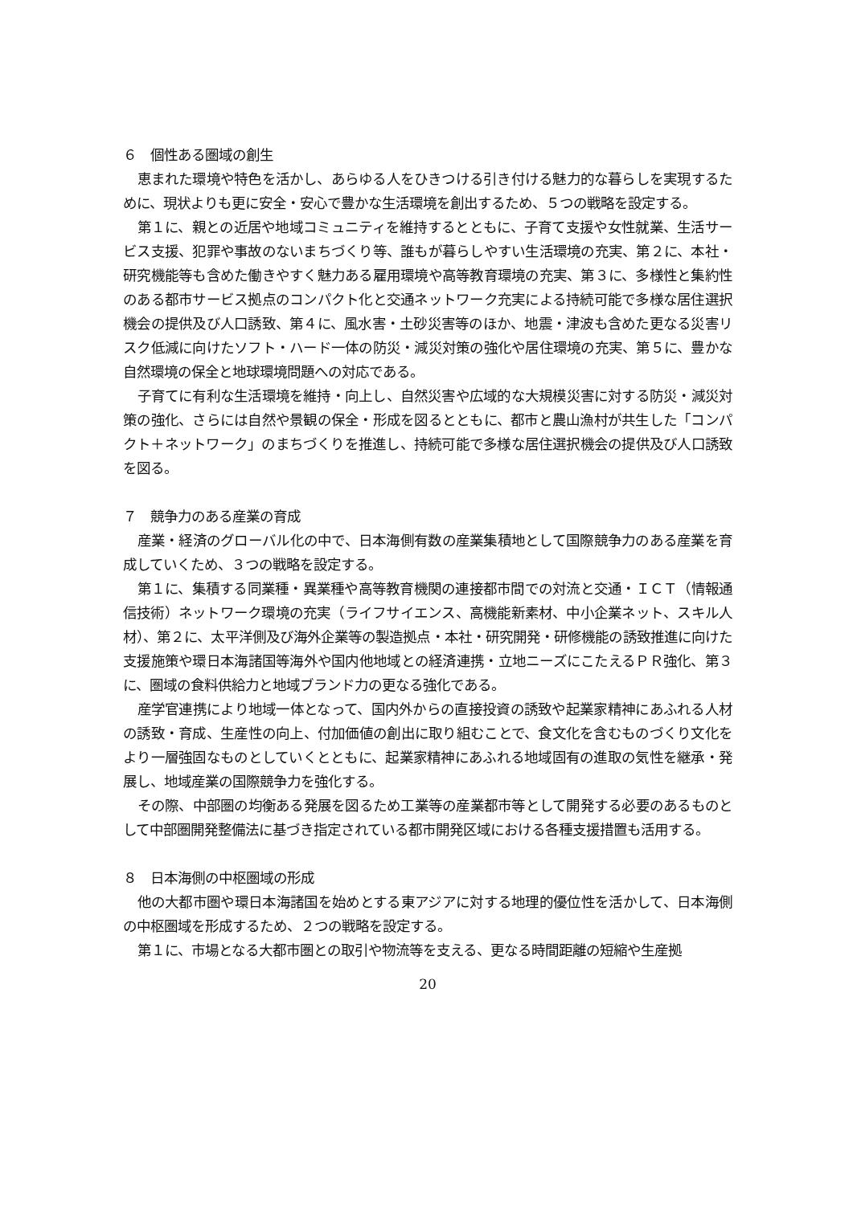６　個性ある圏域の創生
恵まれた環境や特色を活かし、あらゆる人をひきつける引き付ける魅力的な暮らしを実現するために、現状よりも更に安全・安心で豊かな生活環境を創出するため、５つの戦略を設定する。
第１に、親との近居や地域コミュニティを維持するとともに、子育て支援や女性就業、生活サービス支援、犯罪や事故のないまちづくり等、誰もが暮らしやすい生活環境の充実、第２に、本社・研究機能等も含めた働きやすく魅力ある雇用環境や高等教育環境の充実、第３に、多様性と集約性のある都市サービス拠点のコンパクト化と交通ネットワーク充実による持続可能で多様な居住選択機会の提供及び人口誘致、第４に、風水害・土砂災害等のほか、地震・津波も含めた更なる災害リスク低減に向けたソフト・ハード一体の防災・減災対策の強化や居住環境の充実、第５に、豊かな自然環境の保全と地球環境問題への対応である。
子育てに有利な生活環境を維持・向上し、自然災害や広域的な大規模災害に対する防災・減災対策の強化、さらには自然や景観の保全・形成を図るとともに、都市と農山漁村が共生した「コンパクト＋ネットワーク」のまちづくりを推進し、持続可能で多様な居住選択機会の提供及び人口誘致を図る。
７　競争力のある産業の育成
産業・経済のグローバル化の中で、日本海側有数の産業集積地として国際競争力のある産業を育成していくため、３つの戦略を設定する。
第１に、集積する同業種・異業種や高等教育機関の連接都市間での対流と交通・ＩＣＴ（情報通信技術）ネットワーク環境の充実（ライフサイエンス、高機能新素材、中小企業ネット、スキル人材）、第２に、太平洋側及び海外企業等の製造拠点・本社・研究開発・研修機能の誘致推進に向けた支援施策や環日本海諸国等海外や国内他地域との経済連携・立地ニーズにこたえるＰＲ強化、第３に、圏域の食料供給力と地域ブランド力の更なる強化である。
産学官連携により地域一体となって、国内外からの直接投資の誘致や起業家精神にあふれる人材の誘致・育成、生産性の向上、付加価値の創出に取り組むことで、食文化を含むものづくり文化をより一層強固なものとしていくとともに、起業家精神にあふれる地域固有の進取の気性を継承・発展し、地域産業の国際競争力を強化する。
その際、中部圏の均衡ある発展を図るため工業等の産業都市等として開発する必要のあるものとして中部圏開発整備法に基づき指定されている都市開発区域における各種支援措置も活用する。
８　日本海側の中枢圏域の形成
他の大都市圏や環日本海諸国を始めとする東アジアに対する地理的優位性を活かして、日本海側の中枢圏域を形成するため、２つの戦略を設定する。
第１に、市場となる大都市圏との取引や物流等を支える、更なる時間距離の短縮や生産拠
20